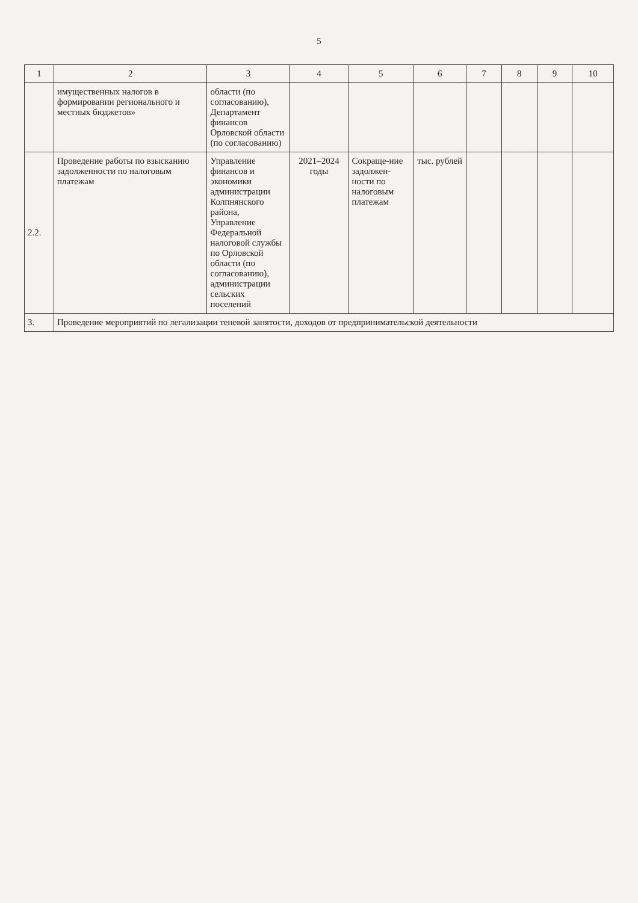5
| 1 | 2 | 3 | 4 | 5 | 6 | 7 | 8 | 9 | 10 |
| --- | --- | --- | --- | --- | --- | --- | --- | --- | --- |
| | имущественных налогов в формировании регионального и местных бюджетов» | области (по согласованию), Департамент финансов Орловской области (по согласованию) | | | | | | | |
| 2.2. | Проведение работы по взысканию задолженности по налоговым платежам | Управление финансов и экономики администрации Колпнянского района, Управление Федеральной налоговой службы по Орловской области (по согласованию), администрации сельских поселений | 2021–2024 годы | Сокраще-ние задолжен-ности по налоговым платежам | тыс. рублей | | | | |
| 3. | Проведение мероприятий по легализации теневой занятости, доходов от предпринимательской деятельности | | | | | | | | |